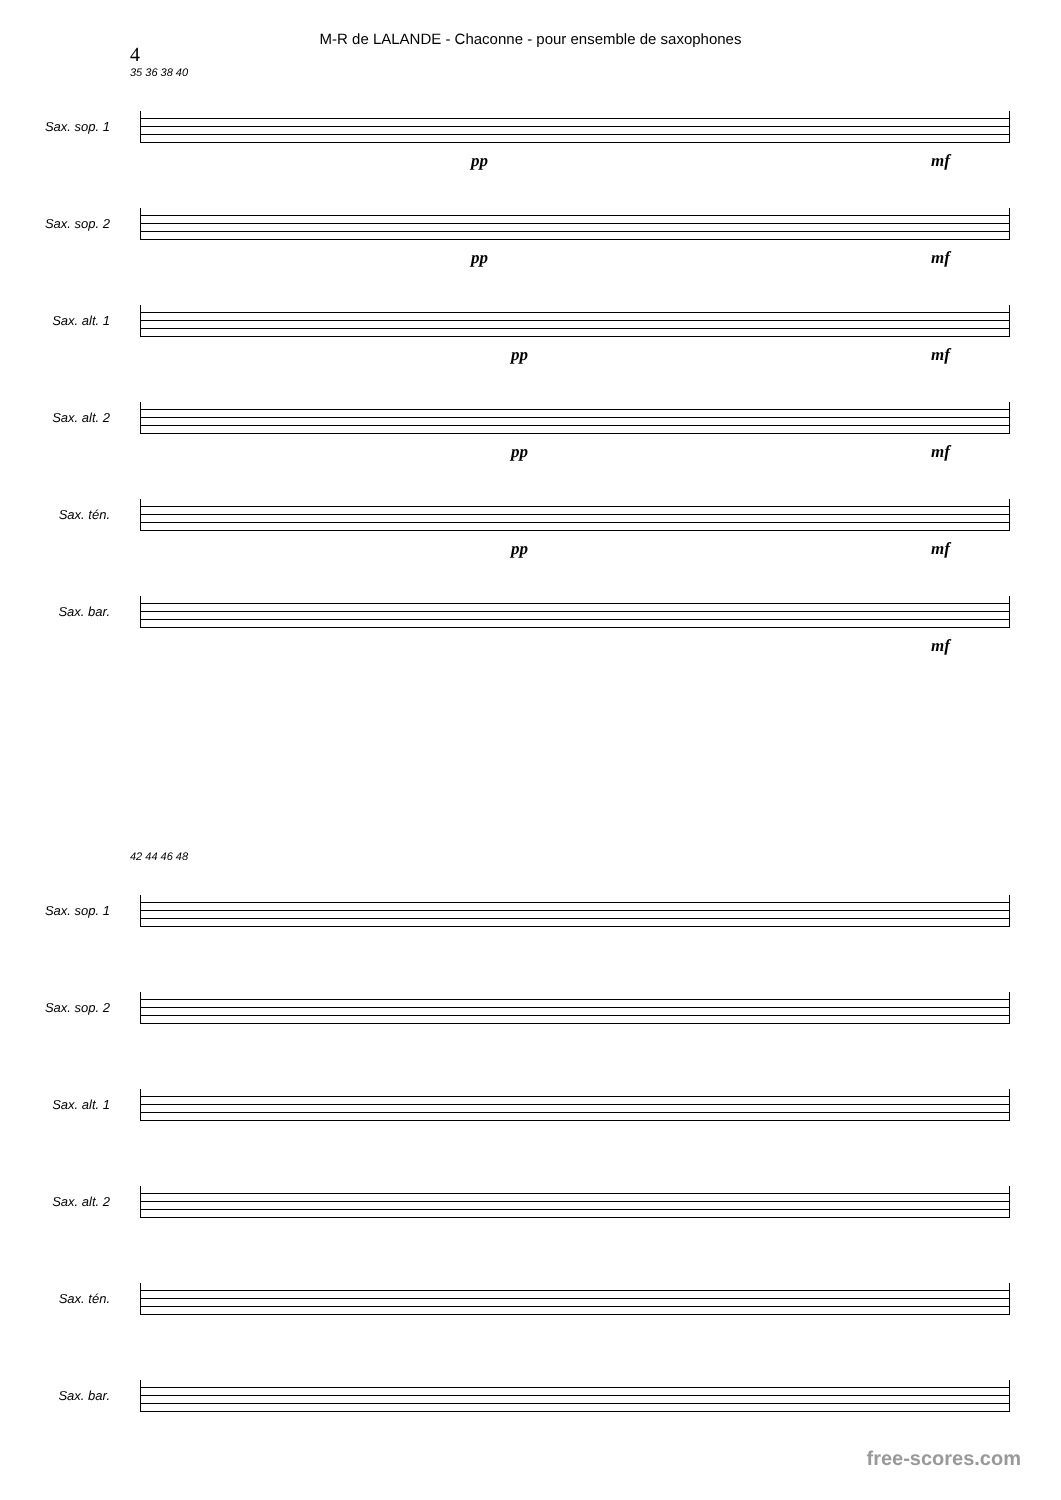M-R de LALANDE - Chaconne - pour ensemble de saxophones
4
35 36 38 40
Sax. sop. 1
pp mf
Sax. sop. 2
pp mf
Sax. alt. 1
pp mf
Sax. alt. 2
pp mf
Sax. tén.
pp mf
Sax. bar.
mf
42 44 46 48
Sax. sop. 1
Sax. sop. 2
Sax. alt. 1
Sax. alt. 2
Sax. tén.
Sax. bar.
free-scores.com